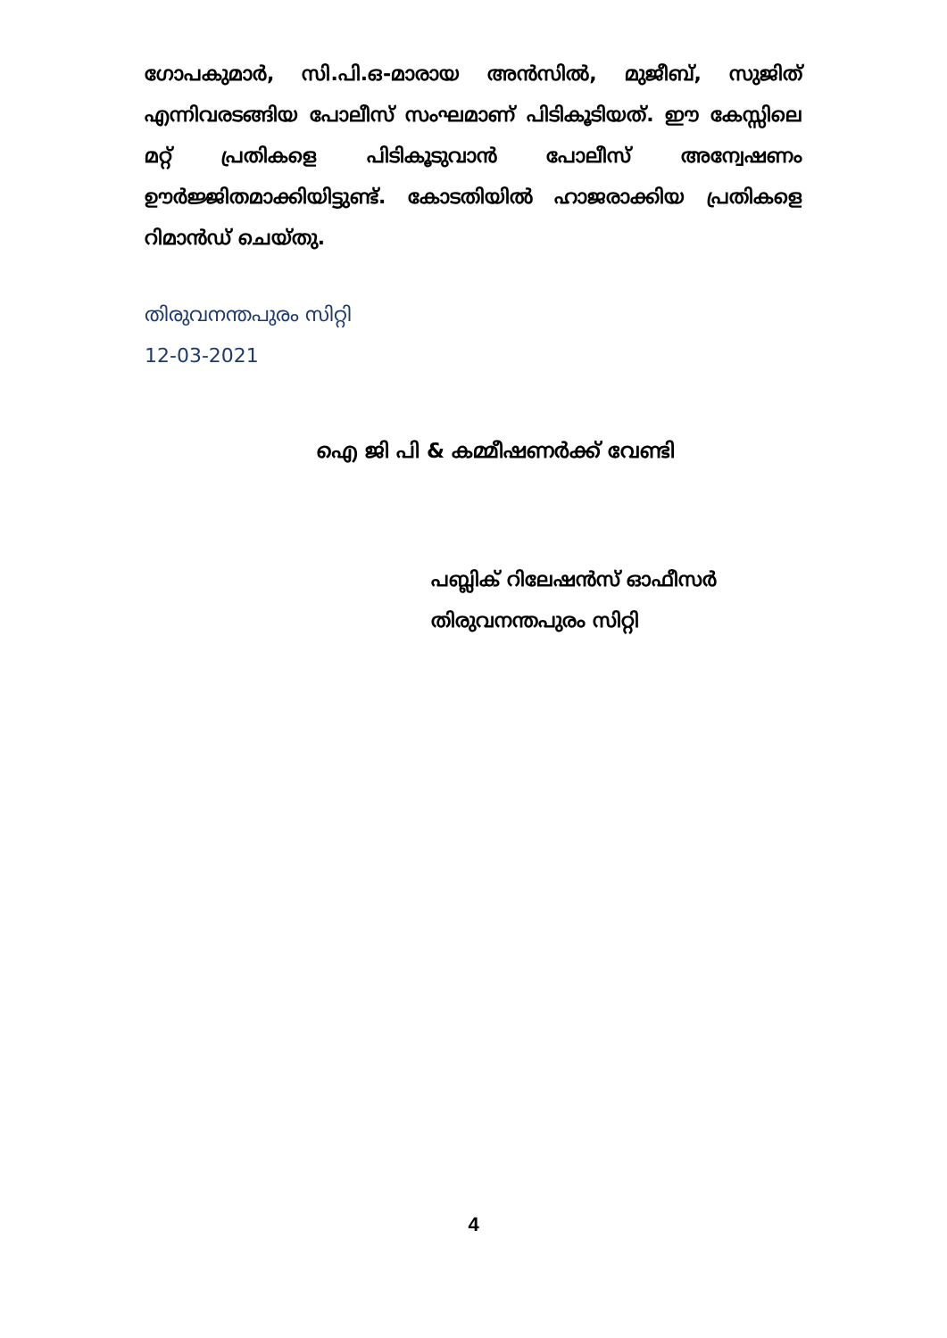ഗോപകുമാർ, സി.പി.ഒ-മാരായ അൻസിൽ, മുജീബ്, സുജിത് എന്നിവരടങ്ങിയ പോലീസ് സംഘമാണ് പിടികൂടിയത്. ഈ കേസ്സിലെ മറ്റ് പ്രതികളെ പിടികൂടുവാൻ പോലീസ് അന്വേഷണം ഊർജ്ജിതമാക്കിയിട്ടുണ്ട്. കോടതിയിൽ ഹാജരാക്കിയ പ്രതികളെ റിമാൻഡ് ചെയ്തു.
തിരുവനന്തപുരം സിറ്റി
12-03-2021
ഐ ജി പി & കമ്മീഷണർക്ക് വേണ്ടി
പബ്ലിക് റിലേഷൻസ് ഓഫീസർ
തിരുവനന്തപുരം സിറ്റി
4